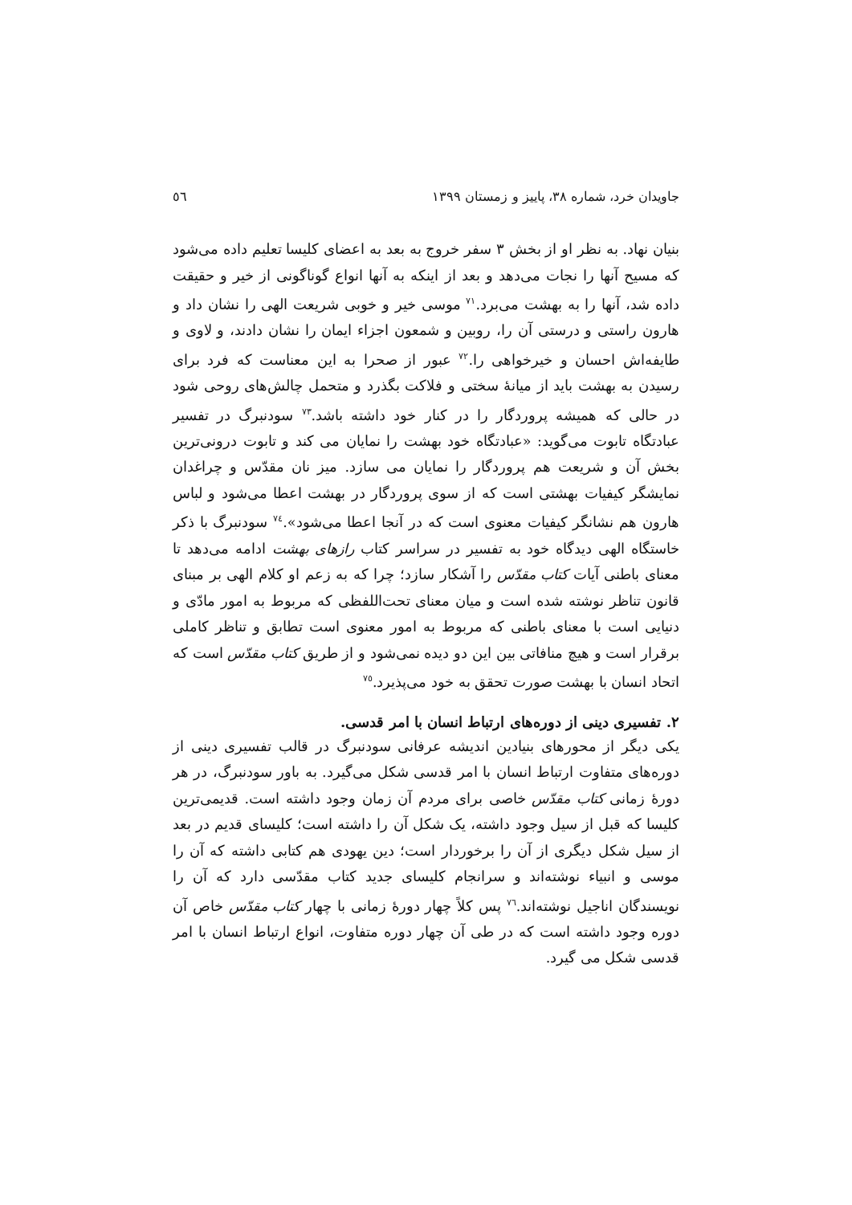جاویدان خرد، شماره ۳۸، پاییز و زمستان ۱۳۹۹ ٥٦
بنیان نهاد. به نظر او از بخش ۳ سفر خروج به بعد به اعضای کلیسا تعلیم داده می‌شود که مسیح آنها را نجات می‌دهد و بعد از اینکه به آنها انواع گوناگونی از خیر و حقیقت داده شد، آنها را به بهشت می‌برد.<sup>۷۱</sup> موسی خیر و خوبی شریعت الهی را نشان داد و هارون راستی و درستی آن را، روبین و شمعون اجزاء ایمان را نشان دادند، و لاوی و طایفه‌اش احسان و خیرخواهی را.<sup>۷۲</sup> عبور از صحرا به این معناست که فرد برای رسیدن به بهشت باید از میانهٔ سختی و فلاکت بگذرد و متحمل چالش‌های روحی شود در حالی که همیشه پروردگار را در کنار خود داشته باشد.<sup>۷۳</sup> سودنبرگ در تفسیر عبادتگاه تابوت می‌گوید: «عبادتگاه خود بهشت را نمایان می کند و تابوت درونی‌ترین بخش آن و شریعت هم پروردگار را نمایان می سازد. میز نان مقدّس و چراغدان نمایشگر کیفیات بهشتی است که از سوی پروردگار در بهشت اعطا می‌شود و لباس هارون هم نشانگر کیفیات معنوی است که در آنجا اعطا می‌شود».<sup>۷٤</sup> سودنبرگ با ذکر خاستگاه الهی دیدگاه خود به تفسیر در سراسر کتاب رازهای بهشت ادامه می‌دهد تا معنای باطنی آیات کتاب مقدّس را آشکار سازد؛ چرا که به زعم او کلام الهی بر مبنای قانون تناظر نوشته شده است و میان معنای تحت‌اللفظی که مربوط به امور مادّی و دنیایی است با معنای باطنی که مربوط به امور معنوی است تطابق و تناظر کاملی برقرار است و هیچ منافاتی بین این دو دیده نمی‌شود و از طریق کتاب مقدّس است که اتحاد انسان با بهشت صورت تحقق به خود می‌پذیرد.<sup>۷٥</sup>
۲. تفسیری دینی از دوره‌های ارتباط انسان با امر قدسی.
یکی دیگر از محورهای بنیادین اندیشه عرفانی سودنبرگ در قالب تفسیری دینی از دوره‌های متفاوت ارتباط انسان با امر قدسی شکل می‌گیرد. به باور سودنبرگ، در هر دورهٔ زمانی کتاب مقدّس خاصی برای مردم آن زمان وجود داشته است. قدیمی‌ترین کلیسا که قبل از سیل وجود داشته، یک شکل آن را داشته است؛ کلیسای قدیم در بعد از سیل شکل دیگری از آن را برخوردار است؛ دین یهودی هم کتابی داشته که آن را موسی و انبیاء نوشته‌اند و سرانجام کلیسای جدید کتاب مقدّسی دارد که آن را نویسندگان اناجیل نوشته‌اند.<sup>۷٦</sup> پس کلاً چهار دورهٔ زمانی با چهار کتاب مقدّس خاص آن دوره وجود داشته است که در طی آن چهار دوره متفاوت، انواع ارتباط انسان با امر قدسی شکل می گیرد.